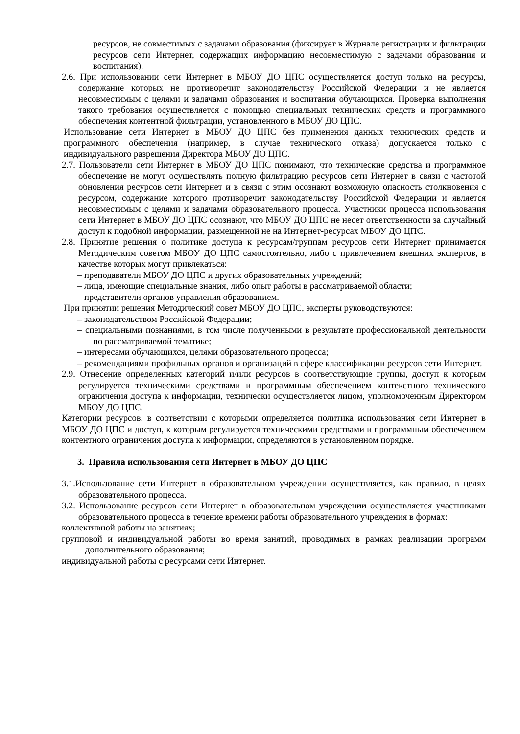ресурсов, не совместимых с задачами образования (фиксирует в Журнале регистрации и фильтрации ресурсов сети Интернет, содержащих информацию несовместимую с задачами образования и воспитания).
2.6. При использовании сети Интернет в МБОУ ДО ЦПС осуществляется доступ только на ресурсы, содержание которых не противоречит законодательству Российской Федерации и не является несовместимым с целями и задачами образования и воспитания обучающихся. Проверка выполнения такого требования осуществляется с помощью специальных технических средств и программного обеспечения контентной фильтрации, установленного в МБОУ ДО ЦПС.
Использование сети Интернет в МБОУ ДО ЦПС без применения данных технических средств и программного обеспечения (например, в случае технического отказа) допускается только с индивидуального разрешения Директора МБОУ ДО ЦПС.
2.7. Пользователи сети Интернет в МБОУ ДО ЦПС понимают, что технические средства и программное обеспечение не могут осуществлять полную фильтрацию ресурсов сети Интернет в связи с частотой обновления ресурсов сети Интернет и в связи с этим осознают возможную опасность столкновения с ресурсом, содержание которого противоречит законодательству Российской Федерации и является несовместимым с целями и задачами образовательного процесса. Участники процесса использования сети Интернет в МБОУ ДО ЦПС осознают, что МБОУ ДО ЦПС не несет ответственности за случайный доступ к подобной информации, размещенной не на Интернет-ресурсах МБОУ ДО ЦПС.
2.8. Принятие решения о политике доступа к ресурсам/группам ресурсов сети Интернет принимается Методическим советом МБОУ ДО ЦПС самостоятельно, либо с привлечением внешних экспертов, в качестве которых могут привлекаться:
– преподаватели МБОУ ДО ЦПС и других образовательных учреждений;
– лица, имеющие специальные знания, либо опыт работы в рассматриваемой области;
– представители органов управления образованием.
При принятии решения Методический совет МБОУ ДО ЦПС, эксперты руководствуются:
– законодательством Российской Федерации;
– специальными познаниями, в том числе полученными в результате профессиональной деятельности по рассматриваемой тематике;
– интересами обучающихся, целями образовательного процесса;
– рекомендациями профильных органов и организаций в сфере классификации ресурсов сети Интернет.
2.9. Отнесение определенных категорий и/или ресурсов в соответствующие группы, доступ к которым регулируется техническими средствами и программным обеспечением контекстного технического ограничения доступа к информации, технически осуществляется лицом, уполномоченным Директором МБОУ ДО ЦПС.
Категории ресурсов, в соответствии с которыми определяется политика использования сети Интернет в МБОУ ДО ЦПС и доступ, к которым регулируется техническими средствами и программным обеспечением контентного ограничения доступа к информации, определяются в установленном порядке.
3. Правила использования сети Интернет в МБОУ ДО ЦПС
3.1.Использование сети Интернет в образовательном учреждении осуществляется, как правило, в целях образовательного процесса.
3.2. Использование ресурсов сети Интернет в образовательном учреждении осуществляется участниками образовательного процесса в течение времени работы образовательного учреждения в формах:
коллективной работы на занятиях;
групповой и индивидуальной работы во время занятий, проводимых в рамках реализации программ дополнительного образования;
индивидуальной работы с ресурсами сети Интернет.